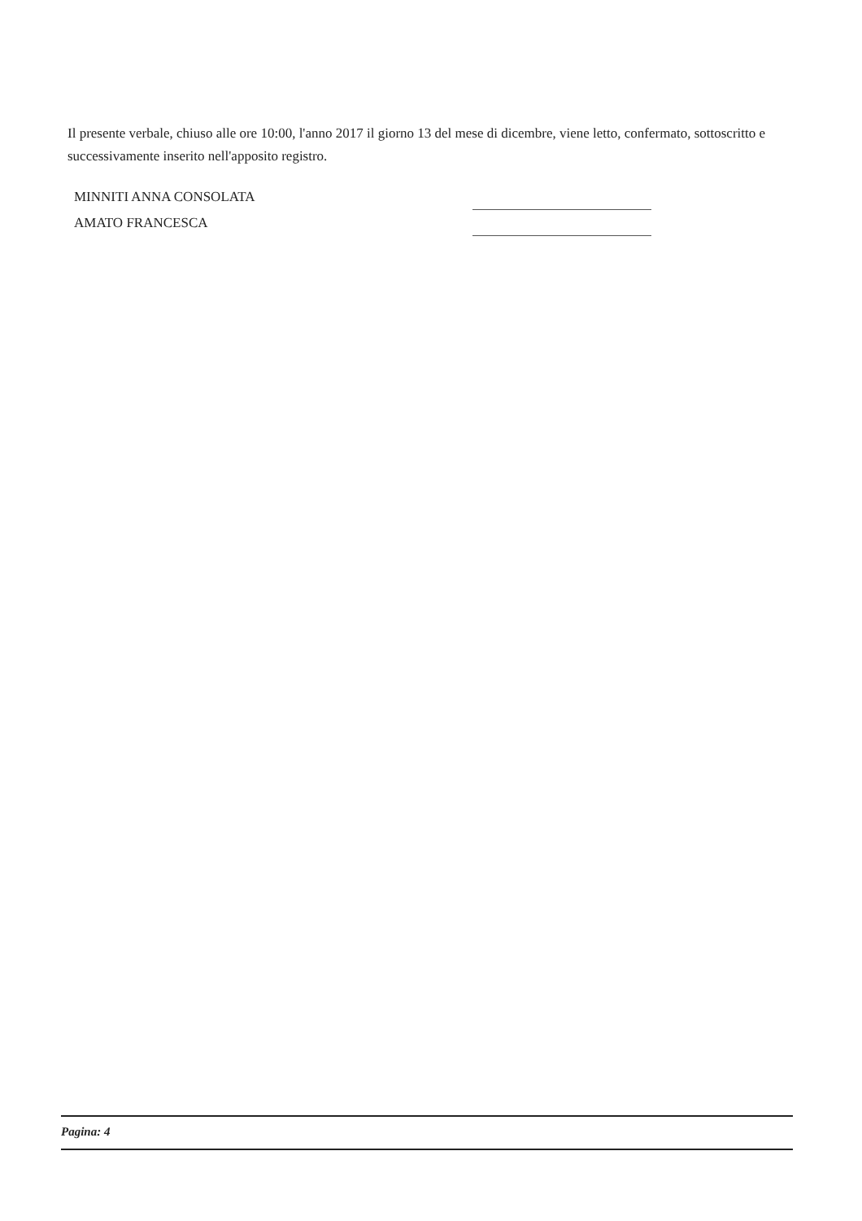Il presente verbale, chiuso alle ore 10:00, l'anno 2017 il giorno 13 del mese di dicembre, viene letto, confermato, sottoscritto e successivamente inserito nell'apposito registro.
MINNITI ANNA CONSOLATA
AMATO FRANCESCA
Pagina: 4